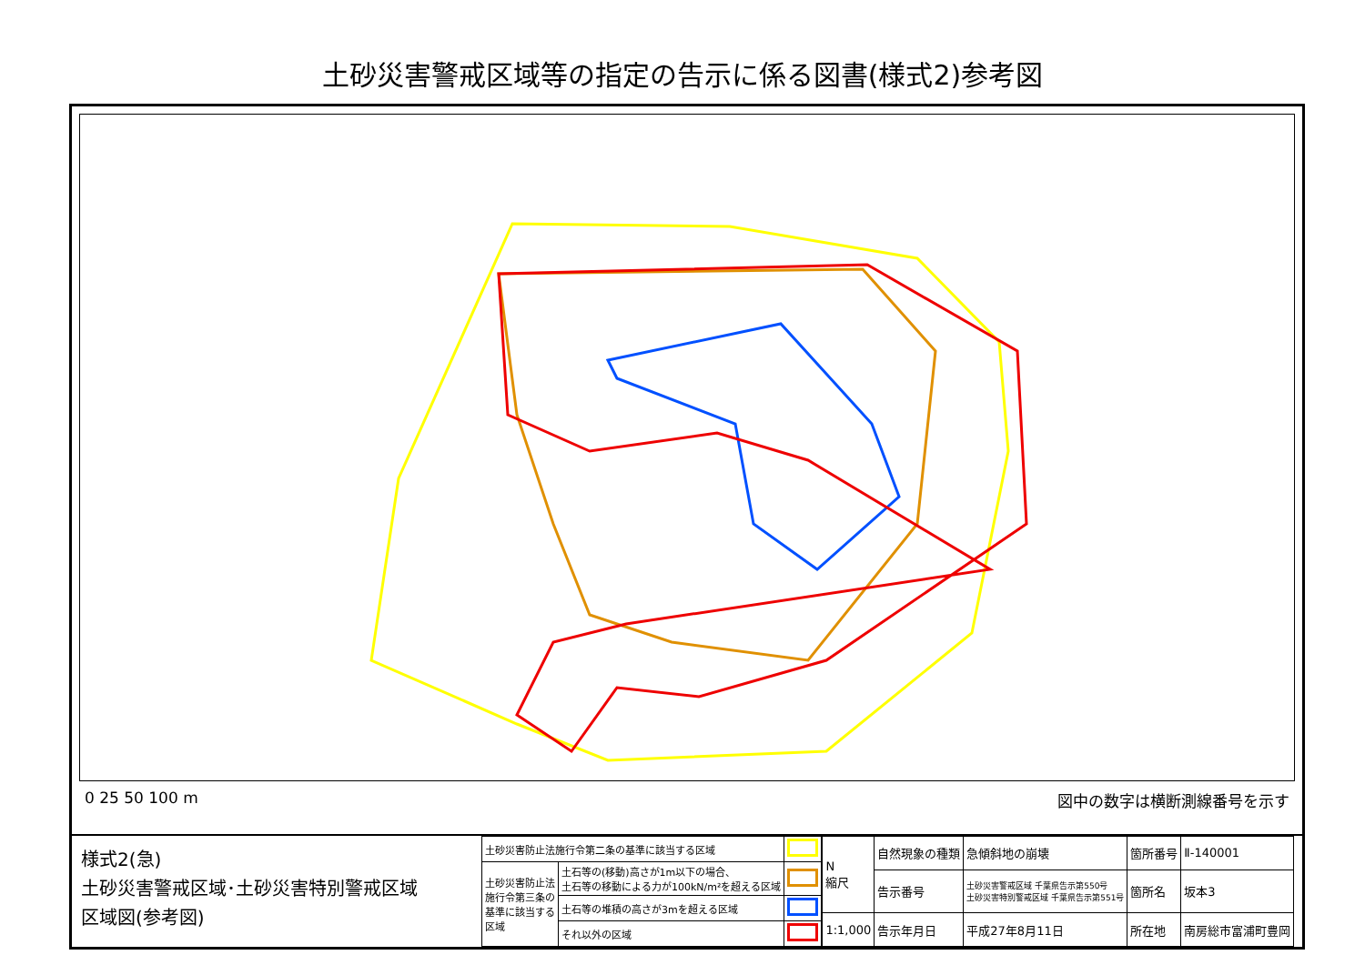土砂災害警戒区域等の指定の告示に係る図書(様式2)参考図
0 25 50 100 m 図中の数字は横断測線番号を示す
様式2(急)
土砂災害警戒区域･土砂災害特別警戒区域
区域図(参考図)
| 土砂災害防止法施行令第二条の基準に該当する区域 | | |
| 土砂災害防止法 施行令第三条の 基準に該当する 区域 | 土石等の(移動)高さが1m以下の場合、 土石等の移動による力が100kN/m²を超える区域 | |
| | 土石等の堆積の高さが3mを超える区域 | |
| | それ以外の区域 | |
| N 縮尺 | 自然現象の種類 | 急傾斜地の崩壊 | 箇所番号 | Ⅱ-140001 |
| | 告示番号 | 土砂災害警戒区域 千葉県告示第550号 土砂災害特別警戒区域 千葉県告示第551号 | 箇所名 | 坂本3 |
| 1:1,000 | 告示年月日 | 平成27年8月11日 | 所在地 | 南房総市富浦町豊岡 |